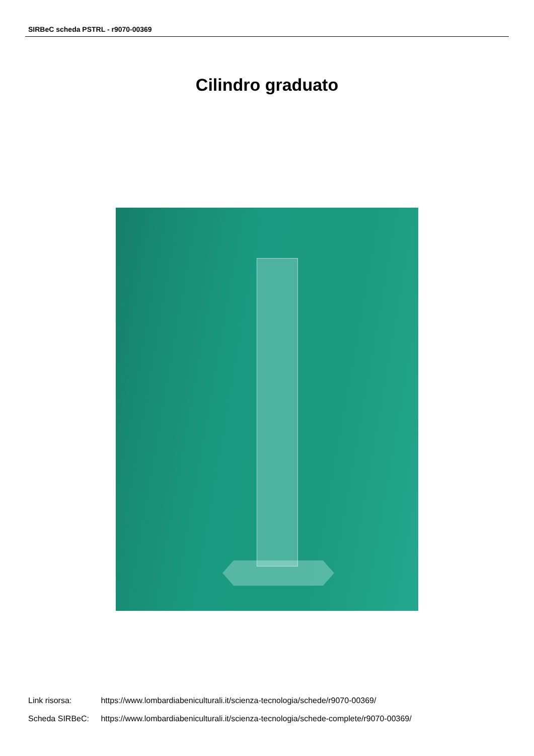SIRBeC scheda PSTRL - r9070-00369
Cilindro graduato
Link risorsa: https://www.lombardiabeniculturali.it/scienza-tecnologia/schede/r9070-00369/
Scheda SIRBeC: https://www.lombardiabeniculturali.it/scienza-tecnologia/schede-complete/r9070-00369/